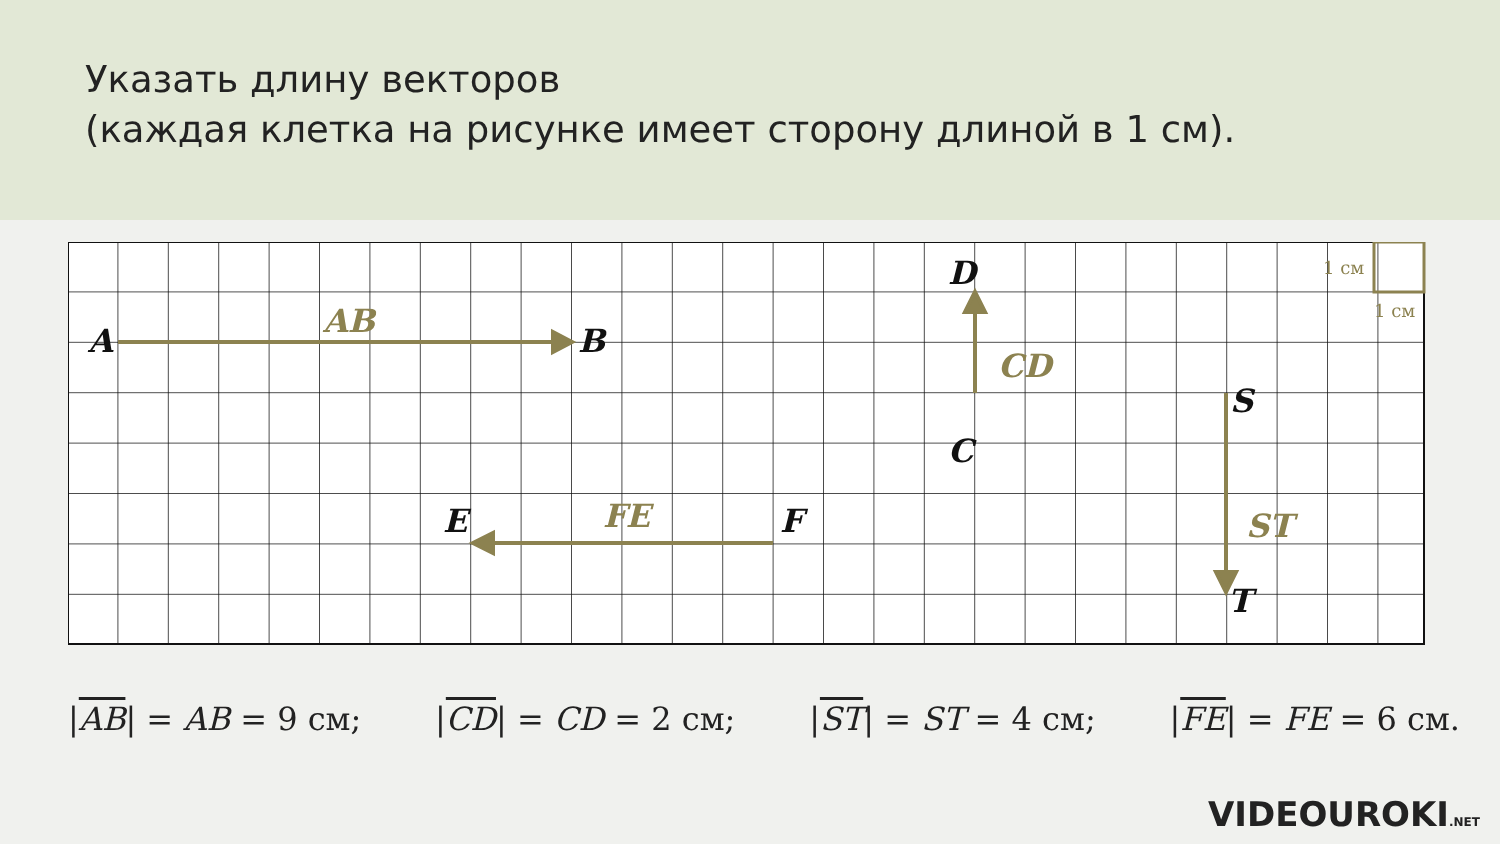Указать длину векторов
(каждая клетка на рисунке имеет сторону длиной в 1 см).
A
B
D
C
S
T
E
F
AB
CD
ST
FE
1 см
1 см
|AB| = AB = 9 см; |CD| = CD = 2 см; |ST| = ST = 4 см; |FE| = FE = 6 см.
VIDEOUROKI.NET